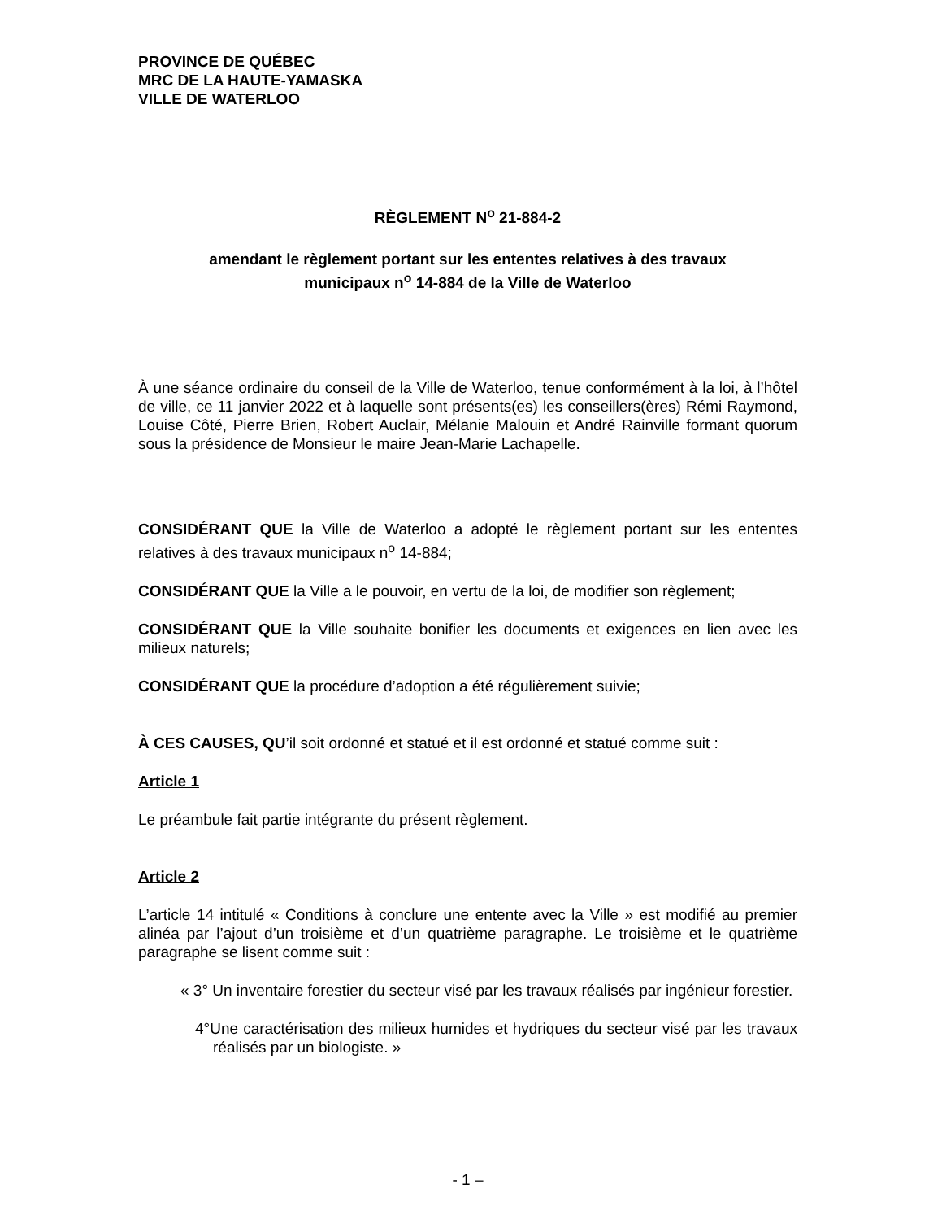PROVINCE DE QUÉBEC
MRC DE LA HAUTE-YAMASKA
VILLE DE WATERLOO
RÈGLEMENT N<sup>o</sup> 21-884-2
amendant le règlement portant sur les ententes relatives à des travaux
municipaux n<sup>o</sup> 14-884 de la Ville de Waterloo
À une séance ordinaire du conseil de la Ville de Waterloo, tenue conformément à la loi, à l’hôtel de ville, ce 11 janvier 2022 et à laquelle sont présents(es) les conseillers(ères) Rémi Raymond, Louise Côté, Pierre Brien, Robert Auclair, Mélanie Malouin et André Rainville formant quorum sous la présidence de Monsieur le maire Jean-Marie Lachapelle.
CONSIDÉRANT QUE la Ville de Waterloo a adopté le règlement portant sur les ententes relatives à des travaux municipaux n<sup>o</sup> 14-884;
CONSIDÉRANT QUE la Ville a le pouvoir, en vertu de la loi, de modifier son règlement;
CONSIDÉRANT QUE la Ville souhaite bonifier les documents et exigences en lien avec les milieux naturels;
CONSIDÉRANT QUE la procédure d’adoption a été régulièrement suivie;
À CES CAUSES, QU’il soit ordonné et statué et il est ordonné et statué comme suit :
Article 1
Le préambule fait partie intégrante du présent règlement.
Article 2
L’article 14 intitulé « Conditions à conclure une entente avec la Ville » est modifié au premier alinéa par l’ajout d’un troisième et d’un quatrième paragraphe. Le troisième et le quatrième paragraphe se lisent comme suit :
« 3° Un inventaire forestier du secteur visé par les travaux réalisés par ingénieur forestier.
4°Une caractérisation des milieux humides et hydriques du secteur visé par les travaux réalisés par un biologiste. »
- 1 –